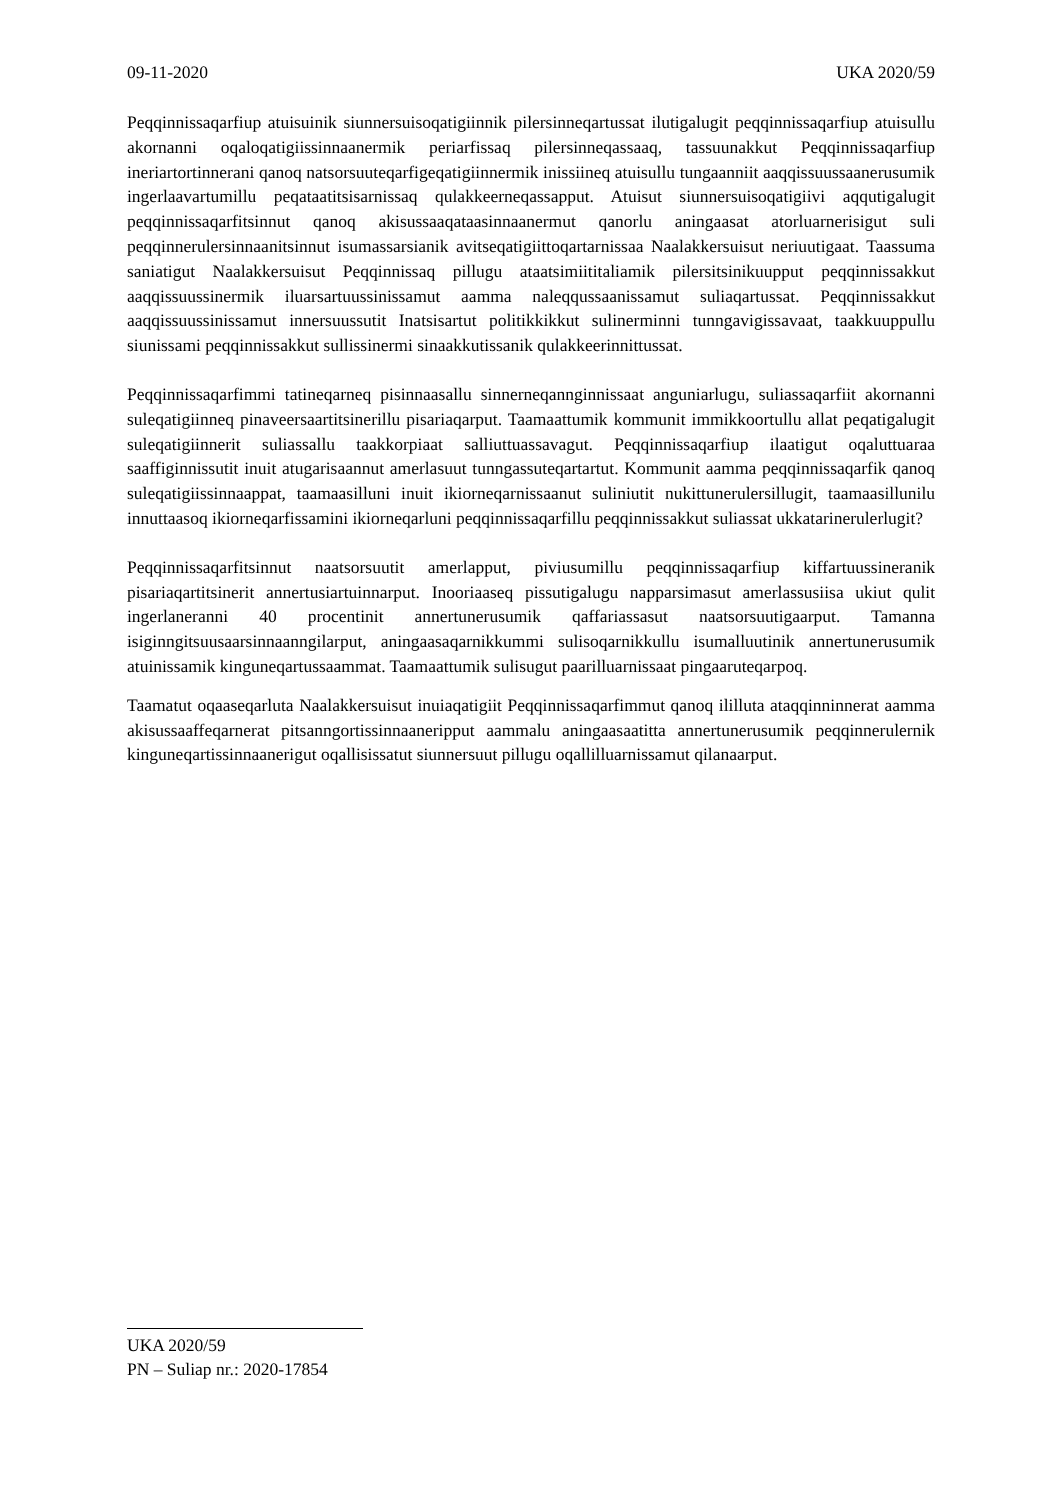09-11-2020 UKA 2020/59
Peqqinnissaqarfiup atuisuinik siunnersuisoqatigiinnik pilersinneqartussat ilutigalugit peqqinnissaqarfiup atuisullu akornanni oqaloqatigiissinnaanermik periarfissaq pilersinneqassaaq, tassuunakkut Peqqinnissaqarfiup ineriartortinnerani qanoq natsorsuuteqarfigeqatigiinnermik inissiineq atuisullu tungaanniit aaqqissuussaanerusumik ingerlaavartumillu peqataatitsisarnissaq qulakkeerneqassapput. Atuisut siunnersuisoqatigiivi aqqutigalugit peqqinnissaqarfitsinnut qanoq akisussaaqataasinnaanermut qanorlu aningaasat atorluarnerisigut suli peqqinnerulersinnaanitsinnut isumassarsianik avitseqatigiittoqartarnissaa Naalakkersuisut neriuutigaat. Taassuma saniatigut Naalakkersuisut Peqqinnissaq pillugu ataatsimiititaliamik pilersitsinikuupput peqqinnissakkut aaqqissuussinermik iluarsartuussinissamut aamma naleqqussaanissamut suliaqartussat. Peqqinnissakkut aaqqissuussinissamut innersuussutit Inatsisartut politikkikkut sulinerminni tunngavigissavaat, taakkuuppullu siunissami peqqinnissakkut sullissinermi sinaakkutissanik qulakkeerinnittussat.
Peqqinnissaqarfimmi tatineqarneq pisinnaasallu sinnerneqannginnissaat anguniarlugu, suliassaqarfiit akornanni suleqatigiinneq pinaveersaartitsinerillu pisariaqarput. Taamaattumik kommunit immikkoortullu allat peqatigalugit suleqatigiinnerit suliassallu taakkorpiaat salliuttuassavagut. Peqqinnissaqarfiup ilaatigut oqaluttuaraa saaffiginnissutit inuit atugarisaannut amerlasuut tunngassuteqartartut. Kommunit aamma peqqinnissaqarfik qanoq suleqatigiissinnaappat, taamaasilluni inuit ikiorneqarnissaanut suliniutit nukittunerulersillugit, taamaasillunilu innuttaasoq ikiorneqarfissamini ikiorneqarluni peqqinnissaqarfillu peqqinnissakkut suliassat ukkatarinerulerlugit?
Peqqinnissaqarfitsinnut naatsorsuutit amerlapput, piviusumillu peqqinnissaqarfiup kiffartuussineranik pisariaqartitsinerit annertusiartuinnarput. Inooriaaseq pissutigalugu napparsimasut amerlassusiisa ukiut qulit ingerlaneranni 40 procentinit annertunerusumik qaffariassasut naatsorsuutigaarput. Tamanna isiginngitsuusaarsinnaanngilarput, aningaasaqarnikkummi sulisoqarnikkullu isumalluutinik annertunerusumik atuinissamik kinguneqartussaammat. Taamaattumik sulisugut paarilluarnissaat pingaaruteqarpoq.
Taamatut oqaaseqarluta Naalakkersuisut inuiaqatigiit Peqqinnissaqarfimmut qanoq ililluta ataqqinninnerat aamma akisussaaffeqarnerat pitsanngortissinnaaneripput aammalu aningaasaatitta annertunerusumik peqqinnerulernik kinguneqartissinnaanerigut oqallisissatut siunnersuut pillugu oqallilluarnissamut qilanaarput.
UKA 2020/59
PN – Suliap nr.: 2020-17854